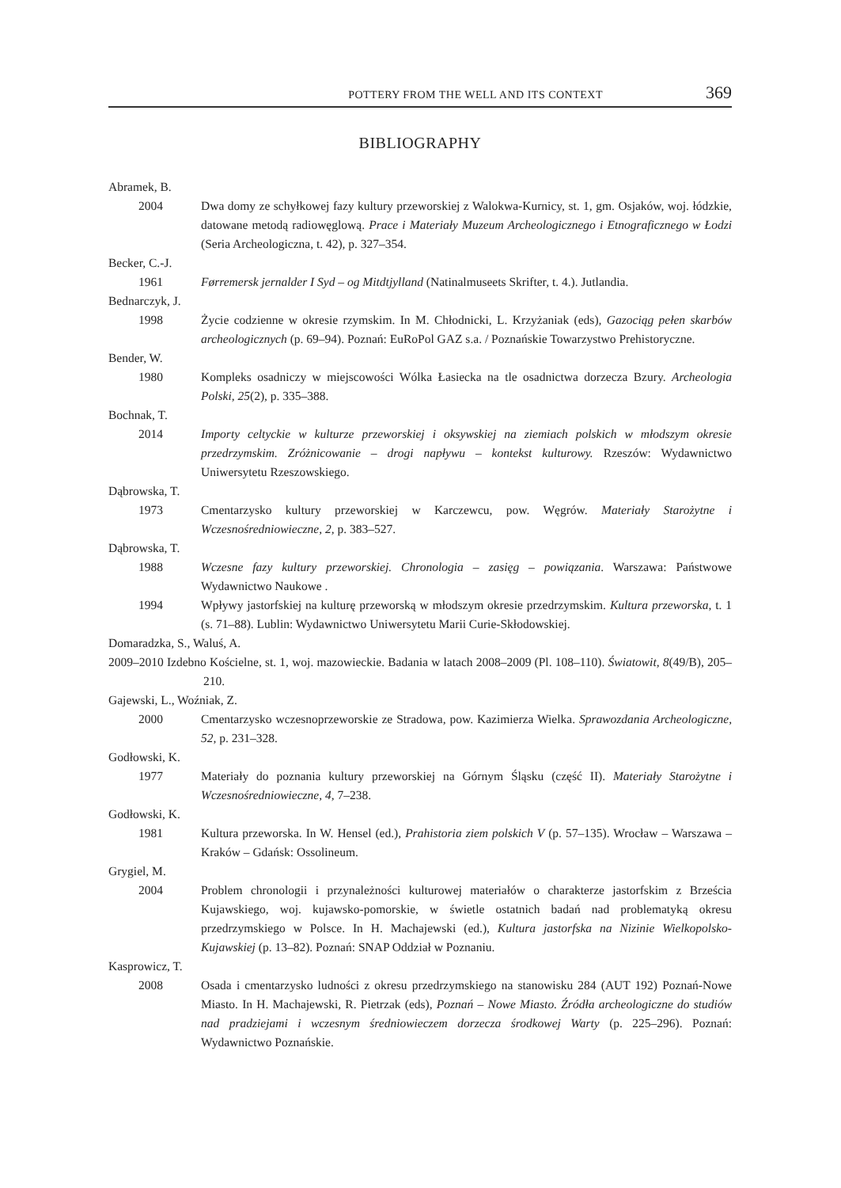POTTERY FROM THE WELL AND ITS CONTEXT 369
BIBLIOGRAPHY
Abramek, B.
2004 Dwa domy ze schyłkowej fazy kultury przeworskiej z Walokwa-Kurnicy, st. 1, gm. Osjaków, woj. łódzkie, datowane metodą radiowęglową. Prace i Materiały Muzeum Archeologicznego i Etnograficznego w Łodzi (Seria Archeologiczna, t. 42), p. 327–354.
Becker, C.-J.
1961 Førremersk jernalder I Syd – og Mitdtjylland (Natinalmuseets Skrifter, t. 4.). Jutlandia.
Bednarczyk, J.
1998 Życie codzienne w okresie rzymskim. In M. Chłodnicki, L. Krzyżaniak (eds), Gazociąg pełen skarbów archeologicznych (p. 69–94). Poznań: EuRoPol GAZ s.a. / Poznańskie Towarzystwo Prehistoryczne.
Bender, W.
1980 Kompleks osadniczy w miejscowości Wólka Łasiecka na tle osadnictwa dorzecza Bzury. Archeologia Polski, 25(2), p. 335–388.
Bochnak, T.
2014 Importy celtyckie w kulturze przeworskiej i oksywskiej na ziemiach polskich w młodszym okresie przedrzymskim. Zróżnicowanie – drogi napływu – kontekst kulturowy. Rzeszów: Wydawnictwo Uniwersytetu Rzeszowskiego.
Dąbrowska, T.
1973 Cmentarzysko kultury przeworskiej w Karczewcu, pow. Węgrów. Materiały Starożytne i Wczesnośredniowieczne, 2, p. 383–527.
Dąbrowska, T.
1988 Wczesne fazy kultury przeworskiej. Chronologia – zasięg – powiązania. Warszawa: Państwowe Wydawnictwo Naukowe .
1994 Wpływy jastorfskiej na kulturę przeworską w młodszym okresie przedrzymskim. Kultura przeworska, t. 1 (s. 71–88). Lublin: Wydawnictwo Uniwersytetu Marii Curie-Skłodowskiej.
Domaradzka, S., Waluś, A.
2009–2010 Izdebno Kościelne, st. 1, woj. mazowieckie. Badania w latach 2008–2009 (Pl. 108–110). Światowit, 8(49/B), 205–210.
Gajewski, L., Woźniak, Z.
2000 Cmentarzysko wczesnoprzeworskie ze Stradowa, pow. Kazimierza Wielka. Sprawozdania Archeologiczne, 52, p. 231–328.
Godłowski, K.
1977 Materiały do poznania kultury przeworskiej na Górnym Śląsku (część II). Materiały Starożytne i Wczesnośredniowieczne, 4, 7–238.
Godłowski, K.
1981 Kultura przeworska. In W. Hensel (ed.), Prahistoria ziem polskich V (p. 57–135). Wrocław – Warszawa – Kraków – Gdańsk: Ossolineum.
Grygiel, M.
2004 Problem chronologii i przynależności kulturowej materiałów o charakterze jastorfskim z Brześcia Kujawskiego, woj. kujawsko-pomorskie, w świetle ostatnich badań nad problematyką okresu przedrzymskiego w Polsce. In H. Machajewski (ed.), Kultura jastorfska na Nizinie Wielkopolsko-Kujawskiej (p. 13–82). Poznań: SNAP Oddział w Poznaniu.
Kasprowicz, T.
2008 Osada i cmentarzysko ludności z okresu przedrzymskiego na stanowisku 284 (AUT 192) Poznań-Nowe Miasto. In H. Machajewski, R. Pietrzak (eds), Poznań – Nowe Miasto. Źródła archeologiczne do studiów nad pradziejami i wczesnym średniowieczem dorzecza środkowej Warty (p. 225–296). Poznań: Wydawnictwo Poznańskie.